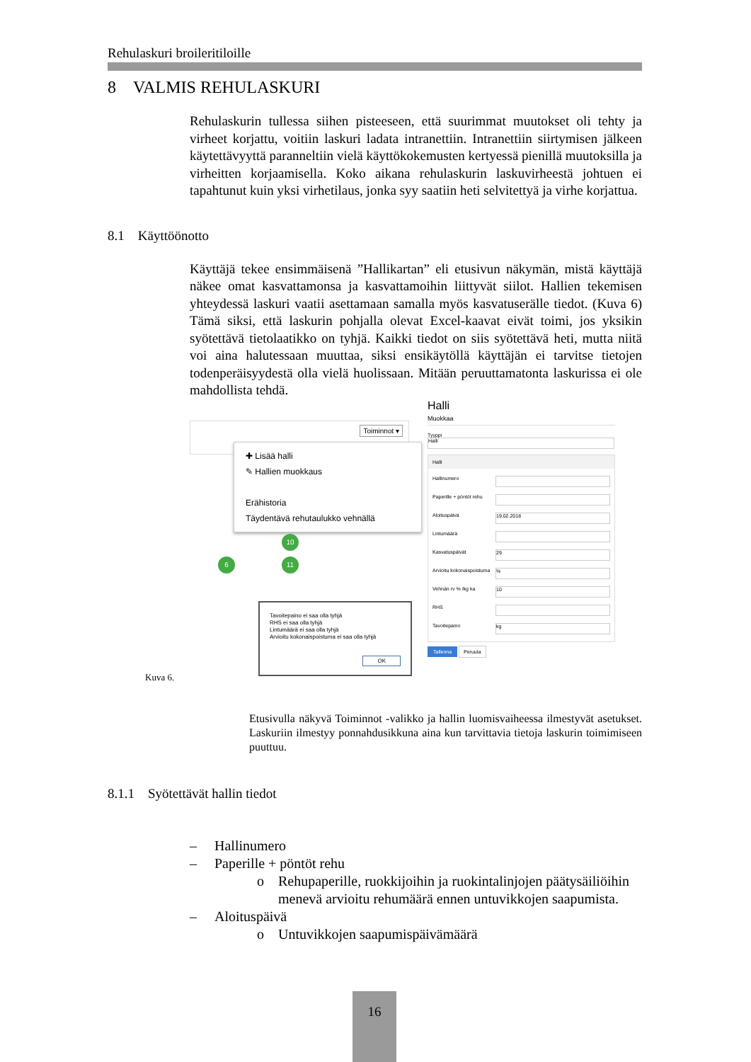Rehulaskuri broileritiloille
8 VALMIS REHULASKURI
Rehulaskurin tullessa siihen pisteeseen, että suurimmat muutokset oli tehty ja virheet korjattu, voitiin laskuri ladata intranettiin. Intranettiin siirtymisen jälkeen käytettävyyttä paranneltiin vielä käyttökokemusten kertyessä pienillä muutoksilla ja virheitten korjaamisella. Koko aikana rehulaskurin laskuvirheestä johtuen ei tapahtunut kuin yksi virhetilaus, jonka syy saatiin heti selvitettyä ja virhe korjattua.
8.1 Käyttöönotto
Käyttäjä tekee ensimmäisenä ”Hallikartan” eli etusivun näkymän, mistä käyttäjä näkee omat kasvattamonsa ja kasvattamoihin liittyvät siilot. Hallien tekemisen yhteydessä laskuri vaatii asettamaan samalla myös kasvatuserälle tiedot. (Kuva 6) Tämä siksi, että laskurin pohjalla olevat Excel-kaavat eivät toimi, jos yksikin syötettävä tietolaatikko on tyhjä. Kaikki tiedot on siis syötettävä heti, mutta niitä voi aina halutessaan muuttaa, siksi ensikäytöllä käyttäjän ei tarvitse tietojen todenperäisyydestä olla vielä huolissaan. Mitään peruuttamatonta laskurissa ei ole mahdollista tehdä.
Toiminnot ▾
✚ Lisää halli
✎ Hallien muokkaus
Erähistoria
Täydentävä rehutaulukko vehnällä
10
11
6
Tavoitepaino ei saa olla tyhjä
RHS ei saa olla tyhjä
Lintumäärä ei saa olla tyhjä
Arvioitu kokonaispoistuma ei saa olla tyhjä
OK
Halli
Muokkaa
Tyyppi
Halli
Halli
Hallinumero
Paperille + pöntöt rehu
Aloituspäivä 19.02.2018
Lintumäärä
Kasvatuspäivät 29
Arvioitu kokonaispoistuma%
Vehnän rv % /kg ka 10
RHS
Tavoitepaino kg
Tallenna Peruuta
Kuva 6.
Etusivulla näkyvä Toiminnot -valikko ja hallin luomisvaiheessa ilmestyvät asetukset. Laskuriin ilmestyy ponnahdusikkuna aina kun tarvittavia tietoja laskurin toimimiseen puuttuu.
8.1.1 Syötettävät hallin tiedot
– Hallinumero
– Paperille + pöntöt rehu
o Rehupaperille, ruokkijoihin ja ruokintalinjojen päätysäiliöihin menevä arvioitu rehumäärä ennen untuvikkojen saapumista.
– Aloituspäivä
o Untuvikkojen saapumispäivämäärä
16